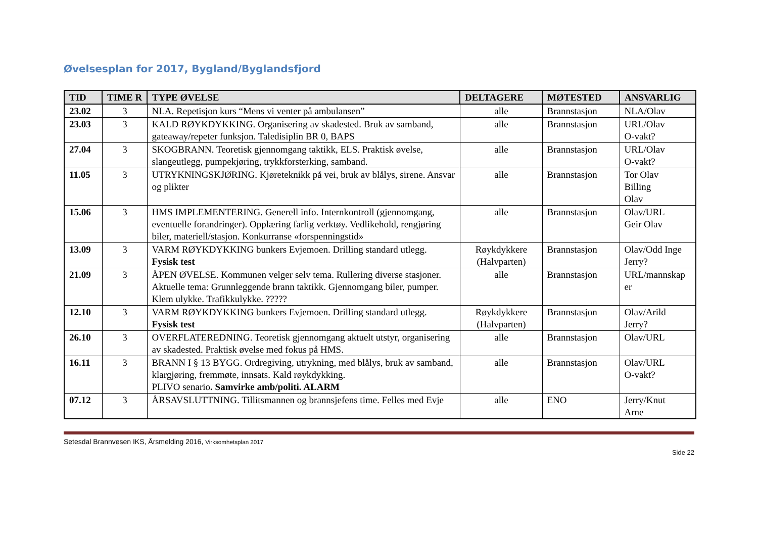Øvelsesplan for 2017, Bygland/Byglandsfjord
| TID | TIME R | TYPE ØVELSE | DELTAGERE | MØTESTED | ANSVARLIG |
| --- | --- | --- | --- | --- | --- |
| 23.02 | 3 | NLA. Repetisjon kurs “Mens vi venter på ambulansen” | alle | Brannstasjon | NLA/Olav |
| 23.03 | 3 | KALD RØYKDYKKING. Organisering av skadested. Bruk av samband, gateaway/repeter funksjon. Taledisiplin BR 0, BAPS | alle | Brannstasjon | URL/Olav O-vakt? |
| 27.04 | 3 | SKOGBRANN. Teoretisk gjennomgang taktikk, ELS. Praktisk øvelse, slangeutlegg, pumpekjøring, trykkforsterking, samband. | alle | Brannstasjon | URL/Olav O-vakt? |
| 11.05 | 3 | UTRYKNINGSKJØRING. Kjøreteknikk på vei, bruk av blålys, sirene. Ansvar og plikter | alle | Brannstasjon | Tor Olav Billing Olav |
| 15.06 | 3 | HMS IMPLEMENTERING. Generell info. Internkontroll (gjennomgang, eventuelle forandringer). Opplæring farlig verktøy. Vedlikehold, rengjøring biler, materiell/stasjon. Konkurranse «forspenningstid» | alle | Brannstasjon | Olav/URL Geir Olav |
| 13.09 | 3 | VARM RØYKDYKKING bunkers Evjemoen. Drilling standard utlegg. Fysisk test | Røykdykkere (Halvparten) | Brannstasjon | Olav/Odd Inge Jerry? |
| 21.09 | 3 | ÅPEN ØVELSE. Kommunen velger selv tema. Rullering diverse stasjoner. Aktuelle tema: Grunnleggende brann taktikk. Gjennomgang biler, pumper. Klem ulykke. Trafikkulykke. ????? | alle | Brannstasjon | URL/mannskap er |
| 12.10 | 3 | VARM RØYKDYKKING bunkers Evjemoen. Drilling standard utlegg. Fysisk test | Røykdykkere (Halvparten) | Brannstasjon | Olav/Arild Jerry? |
| 26.10 | 3 | OVERFLATEREDNING. Teoretisk gjennomgang aktuelt utstyr, organisering av skadested. Praktisk øvelse med fokus på HMS. | alle | Brannstasjon | Olav/URL |
| 16.11 | 3 | BRANN I § 13 BYGG. Ordregiving, utrykning, med blålys, bruk av samband, klargjøring, fremmøte, innsats. Kald røykdykking. PLIVO senario . Samvirke amb/politi. ALARM | alle | Brannstasjon | Olav/URL O-vakt? |
| 07.12 | 3 | ÅRSAVSLUTTNING. Tillitsmannen og brannsjefens time. Felles med Evje | alle | ENO | Jerry/Knut Arne |
Setesdal Brannvesen IKS, Årsmelding 2016, Virksomhetsplan 2017
Side 22